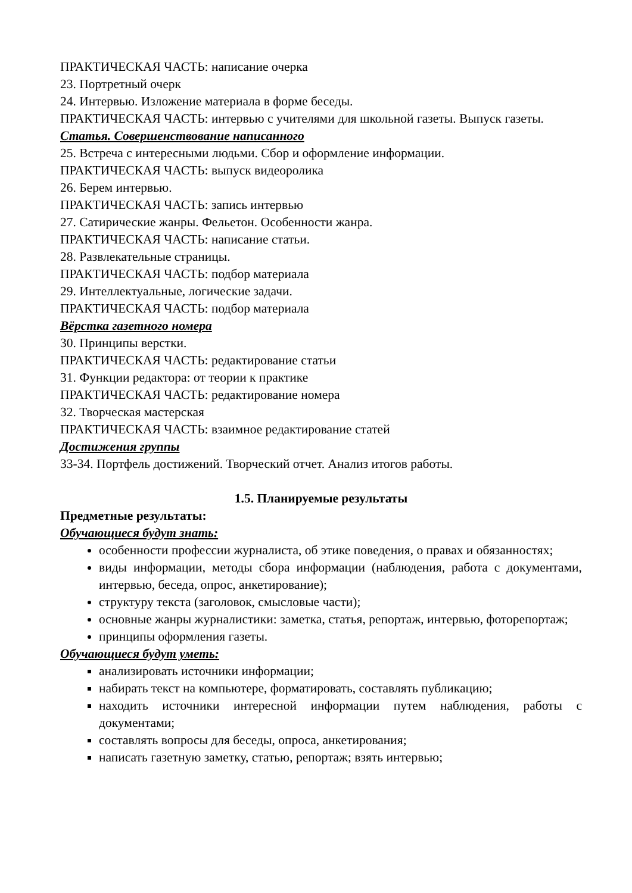ПРАКТИЧЕСКАЯ ЧАСТЬ: написание очерка
23. Портретный очерк
24. Интервью. Изложение материала в форме беседы.
ПРАКТИЧЕСКАЯ ЧАСТЬ: интервью с учителями для школьной газеты. Выпуск газеты.
Статья. Совершенствование написанного
25. Встреча с интересными людьми. Сбор и оформление информации.
ПРАКТИЧЕСКАЯ ЧАСТЬ: выпуск видеоролика
26. Берем интервью.
ПРАКТИЧЕСКАЯ ЧАСТЬ: запись интервью
27. Сатирические жанры. Фельетон. Особенности жанра.
ПРАКТИЧЕСКАЯ ЧАСТЬ: написание статьи.
28. Развлекательные страницы.
ПРАКТИЧЕСКАЯ ЧАСТЬ: подбор материала
29. Интеллектуальные, логические задачи.
ПРАКТИЧЕСКАЯ ЧАСТЬ: подбор материала
Вёрстка газетного номера
30. Принципы верстки.
ПРАКТИЧЕСКАЯ ЧАСТЬ: редактирование статьи
31. Функции редактора: от теории к практике
ПРАКТИЧЕСКАЯ ЧАСТЬ: редактирование номера
32. Творческая мастерская
ПРАКТИЧЕСКАЯ ЧАСТЬ: взаимное редактирование статей
Достижения группы
33-34. Портфель достижений. Творческий отчет. Анализ итогов работы.
1.5. Планируемые результаты
Предметные результаты:
Обучающиеся будут знать:
особенности профессии журналиста, об этике поведения, о правах и обязанностях;
виды информации, методы сбора информации (наблюдения, работа с документами, интервью, беседа, опрос, анкетирование);
структуру текста (заголовок, смысловые части);
основные жанры журналистики: заметка, статья, репортаж, интервью, фоторепортаж;
принципы оформления газеты.
Обучающиеся будут уметь:
анализировать источники информации;
набирать текст на компьютере, форматировать, составлять публикацию;
находить источники интересной информации путем наблюдения, работы с документами;
составлять вопросы для беседы, опроса, анкетирования;
написать газетную заметку, статью, репортаж; взять интервью;